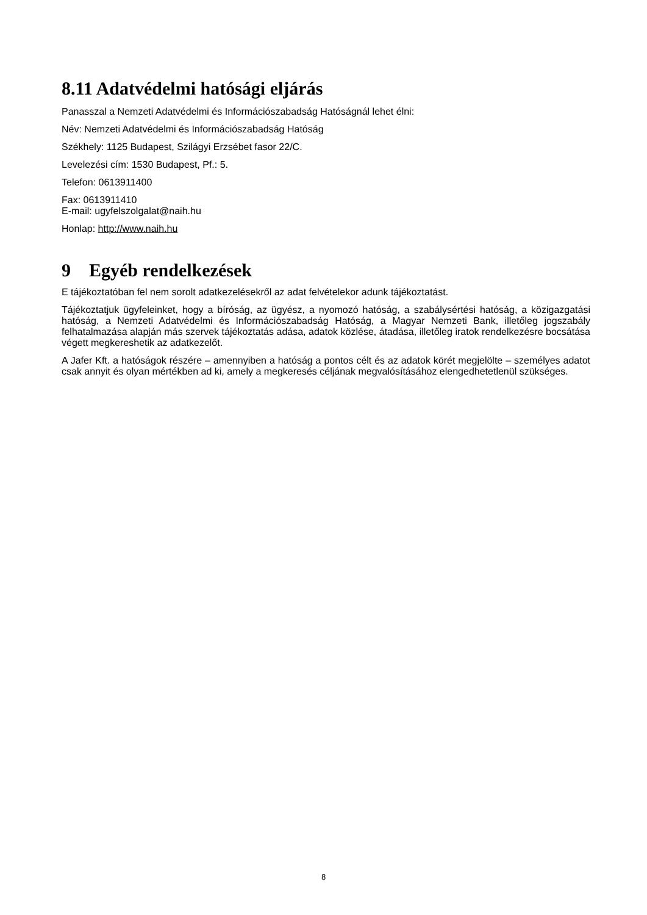8.11 Adatvédelmi hatósági eljárás
Panasszal a Nemzeti Adatvédelmi és Információszabadság Hatóságnál lehet élni:
Név: Nemzeti Adatvédelmi és Információszabadság Hatóság
Székhely: 1125 Budapest, Szilágyi Erzsébet fasor 22/C.
Levelezési cím: 1530 Budapest, Pf.: 5.
Telefon: 0613911400
Fax: 0613911410
E-mail: ugyfelszolgalat@naih.hu
Honlap: http://www.naih.hu
9 Egyéb rendelkezések
E tájékoztatóban fel nem sorolt adatkezelésekről az adat felvételekor adunk tájékoztatást.
Tájékoztatjuk ügyfeleinket, hogy a bíróság, az ügyész, a nyomozó hatóság, a szabálysértési hatóság, a közigazgatási hatóság, a Nemzeti Adatvédelmi és Információszabadság Hatóság, a Magyar Nemzeti Bank, illetőleg jogszabály felhatalmazása alapján más szervek tájékoztatás adása, adatok közlése, átadása, illetőleg iratok rendelkezésre bocsátása végett megkereshetik az adatkezelőt.
A Jafer Kft. a hatóságok részére – amennyiben a hatóság a pontos célt és az adatok körét megjelölte – személyes adatot csak annyit és olyan mértékben ad ki, amely a megkeresés céljának megvalósításához elengedhetetlenül szükséges.
8